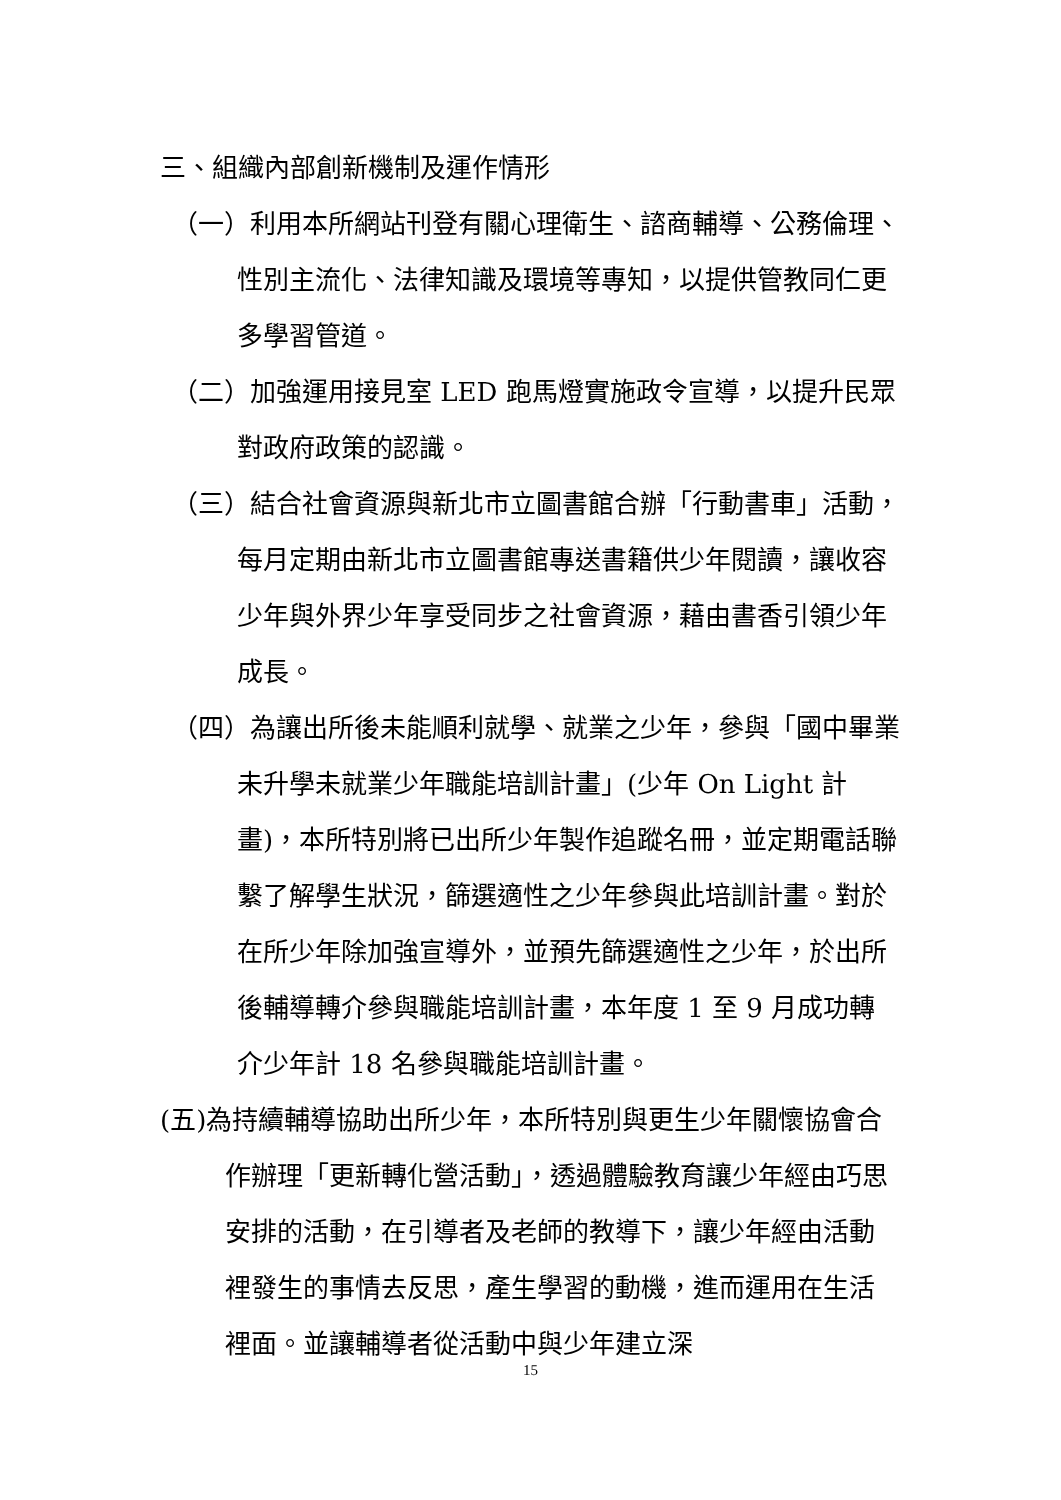三、組織內部創新機制及運作情形
（一）利用本所網站刊登有關心理衛生、諮商輔導、公務倫理、性別主流化、法律知識及環境等專知，以提供管教同仁更多學習管道。
（二）加強運用接見室 LED 跑馬燈實施政令宣導，以提升民眾對政府政策的認識。
（三）結合社會資源與新北市立圖書館合辦「行動書車」活動，每月定期由新北市立圖書館專送書籍供少年閱讀，讓收容少年與外界少年享受同步之社會資源，藉由書香引領少年成長。
（四）為讓出所後未能順利就學、就業之少年，參與「國中畢業未升學未就業少年職能培訓計畫」(少年 On Light 計畫)，本所特別將已出所少年製作追蹤名冊，並定期電話聯繫了解學生狀況，篩選適性之少年參與此培訓計畫。對於在所少年除加強宣導外，並預先篩選適性之少年，於出所後輔導轉介參與職能培訓計畫，本年度 1 至 9 月成功轉介少年計 18 名參與職能培訓計畫。
(五)為持續輔導協助出所少年，本所特別與更生少年關懷協會合作辦理「更新轉化營活動」，透過體驗教育讓少年經由巧思安排的活動，在引導者及老師的教導下，讓少年經由活動裡發生的事情去反思，產生學習的動機，進而運用在生活裡面。並讓輔導者從活動中與少年建立深
15